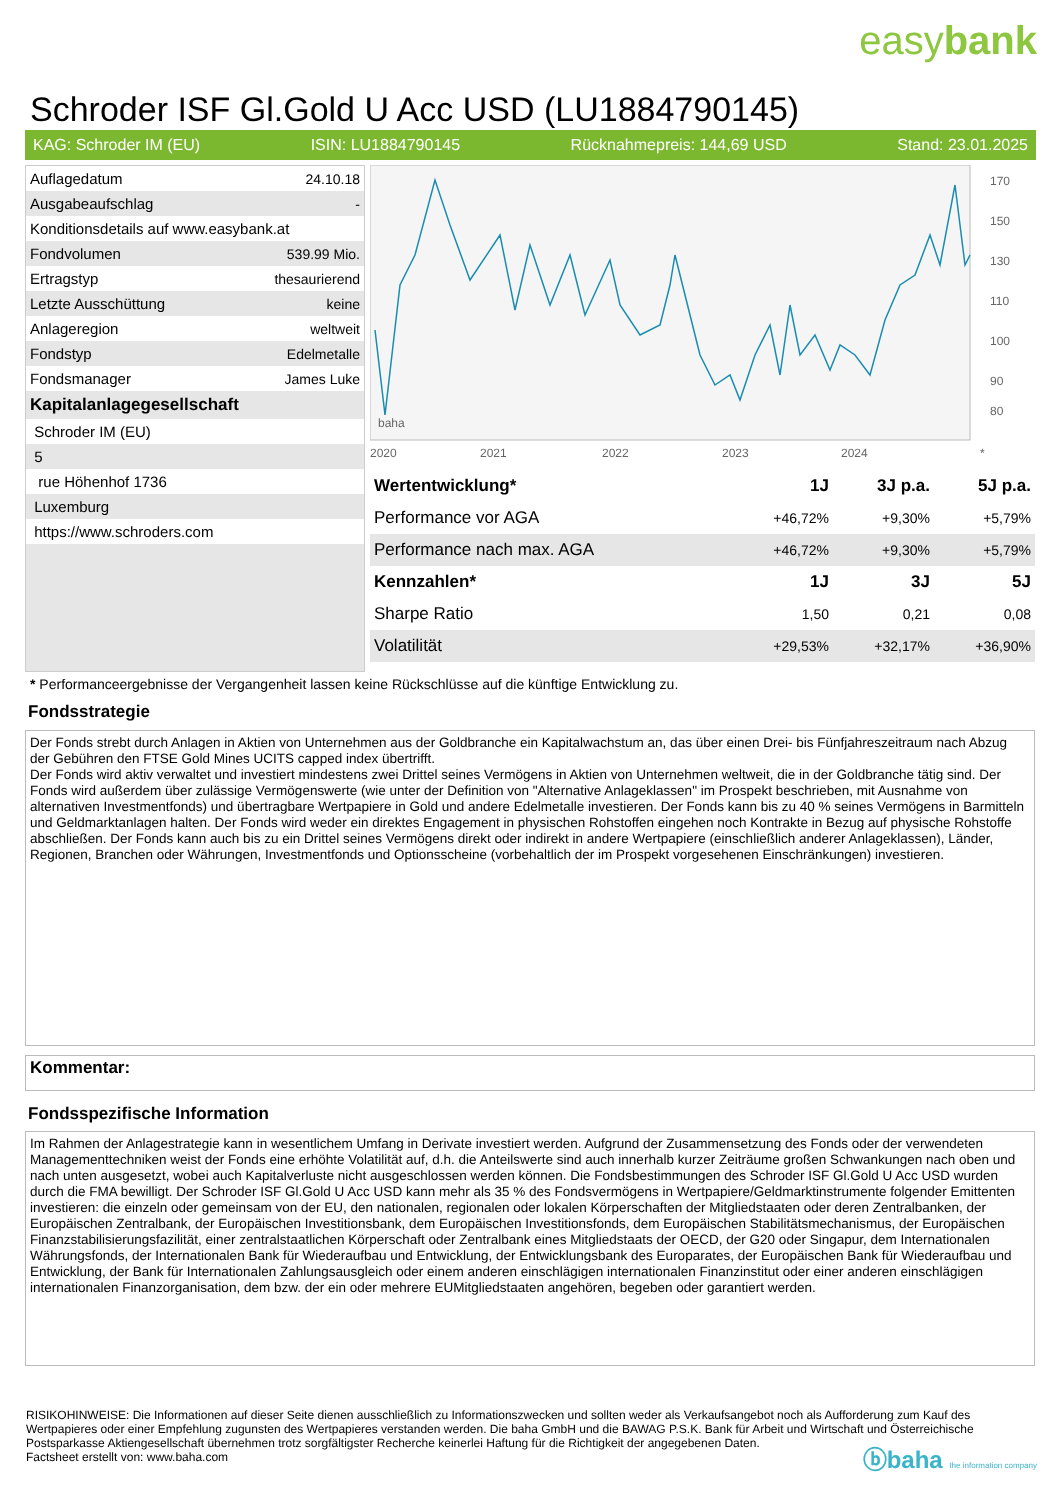easybank
Schroder ISF Gl.Gold U Acc USD (LU1884790145)
KAG: Schroder IM (EU) ISIN: LU1884790145 Rücknahmepreis: 144,69 USD Stand: 23.01.2025
| Auflagedatum | 24.10.18 |
| Ausgabeaufschlag | - |
| Konditionsdetails auf www.easybank.at | |
| Fondvolumen | 539.99 Mio. |
| Ertragstyp | thesaurierend |
| Letzte Ausschüttung | keine |
| Anlageregion | weltweit |
| Fondstyp | Edelmetalle |
| Fondsmanager | James Luke |
| Kapitalanlagegesellschaft | |
| Schroder IM (EU) | |
| 5 | |
| rue Höhenhof 1736 | |
| Luxemburg | |
| https://www.schroders.com | |
2020
2021
2022
2023
2024
170
150
130
110
100
90
80
baha
*
| Wertentwicklung* | 1J | 3J p.a. | 5J p.a. |
| --- | --- | --- | --- |
| Performance vor AGA | +46,72% | +9,30% | +5,79% |
| Performance nach max. AGA | +46,72% | +9,30% | +5,79% |
| Kennzahlen* | 1J | 3J | 5J |
| Sharpe Ratio | 1,50 | 0,21 | 0,08 |
| Volatilität | +29,53% | +32,17% | +36,90% |
* Performanceergebnisse der Vergangenheit lassen keine Rückschlüsse auf die künftige Entwicklung zu.
Fondsstrategie
Der Fonds strebt durch Anlagen in Aktien von Unternehmen aus der Goldbranche ein Kapitalwachstum an, das über einen Drei- bis Fünfjahreszeitraum nach Abzug der Gebühren den FTSE Gold Mines UCITS capped index übertrifft.
Der Fonds wird aktiv verwaltet und investiert mindestens zwei Drittel seines Vermögens in Aktien von Unternehmen weltweit, die in der Goldbranche tätig sind. Der Fonds wird außerdem über zulässige Vermögenswerte (wie unter der Definition von "Alternative Anlageklassen" im Prospekt beschrieben, mit Ausnahme von alternativen Investmentfonds) und übertragbare Wertpapiere in Gold und andere Edelmetalle investieren. Der Fonds kann bis zu 40 % seines Vermögens in Barmitteln und Geldmarktanlagen halten. Der Fonds wird weder ein direktes Engagement in physischen Rohstoffen eingehen noch Kontrakte in Bezug auf physische Rohstoffe abschließen. Der Fonds kann auch bis zu ein Drittel seines Vermögens direkt oder indirekt in andere Wertpapiere (einschließlich anderer Anlageklassen), Länder, Regionen, Branchen oder Währungen, Investmentfonds und Optionsscheine (vorbehaltlich der im Prospekt vorgesehenen Einschränkungen) investieren.
Kommentar:
Fondsspezifische Information
Im Rahmen der Anlagestrategie kann in wesentlichem Umfang in Derivate investiert werden. Aufgrund der Zusammensetzung des Fonds oder der verwendeten Managementtechniken weist der Fonds eine erhöhte Volatilität auf, d.h. die Anteilswerte sind auch innerhalb kurzer Zeiträume großen Schwankungen nach oben und nach unten ausgesetzt, wobei auch Kapitalverluste nicht ausgeschlossen werden können. Die Fondsbestimmungen des Schroder ISF Gl.Gold U Acc USD wurden durch die FMA bewilligt. Der Schroder ISF Gl.Gold U Acc USD kann mehr als 35 % des Fondsvermögens in Wertpapiere/Geldmarktinstrumente folgender Emittenten investieren: die einzeln oder gemeinsam von der EU, den nationalen, regionalen oder lokalen Körperschaften der Mitgliedstaaten oder deren Zentralbanken, der Europäischen Zentralbank, der Europäischen Investitionsbank, dem Europäischen Investitionsfonds, dem Europäischen Stabilitätsmechanismus, der Europäischen Finanzstabilisierungsfazilität, einer zentralstaatlichen Körperschaft oder Zentralbank eines Mitgliedstaats der OECD, der G20 oder Singapur, dem Internationalen Währungsfonds, der Internationalen Bank für Wiederaufbau und Entwicklung, der Entwicklungsbank des Europarates, der Europäischen Bank für Wiederaufbau und Entwicklung, der Bank für Internationalen Zahlungsausgleich oder einem anderen einschlägigen internationalen Finanzinstitut oder einer anderen einschlägigen internationalen Finanzorganisation, dem bzw. der ein oder mehrere EUMitgliedstaaten angehören, begeben oder garantiert werden.
RISIKOHINWEISE: Die Informationen auf dieser Seite dienen ausschließlich zu Informationszwecken und sollten weder als Verkaufsangebot noch als Aufforderung zum Kauf des Wertpapieres oder einer Empfehlung zugunsten des Wertpapieres verstanden werden. Die baha GmbH und die BAWAG P.S.K. Bank für Arbeit und Wirtschaft und Österreichische Postsparkasse Aktiengesellschaft übernehmen trotz sorgfältigster Recherche keinerlei Haftung für die Richtigkeit der angegebenen Daten.
Factsheet erstellt von: www.baha.com
ⓑbaha the information company